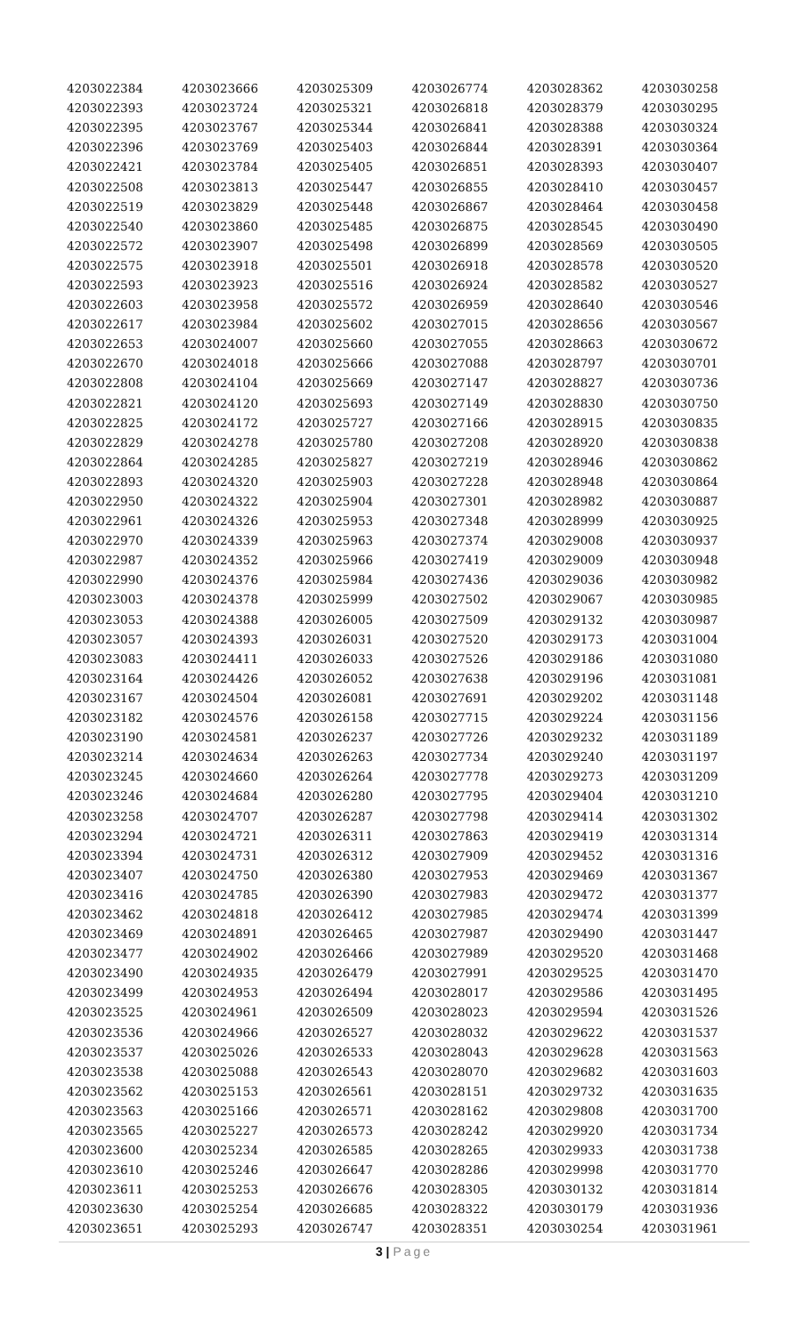| 4203022384 | 4203023666 | 4203025309 | 4203026774 | 4203028362 | 4203030258 |
| 4203022393 | 4203023724 | 4203025321 | 4203026818 | 4203028379 | 4203030295 |
| 4203022395 | 4203023767 | 4203025344 | 4203026841 | 4203028388 | 4203030324 |
| 4203022396 | 4203023769 | 4203025403 | 4203026844 | 4203028391 | 4203030364 |
| 4203022421 | 4203023784 | 4203025405 | 4203026851 | 4203028393 | 4203030407 |
| 4203022508 | 4203023813 | 4203025447 | 4203026855 | 4203028410 | 4203030457 |
| 4203022519 | 4203023829 | 4203025448 | 4203026867 | 4203028464 | 4203030458 |
| 4203022540 | 4203023860 | 4203025485 | 4203026875 | 4203028545 | 4203030490 |
| 4203022572 | 4203023907 | 4203025498 | 4203026899 | 4203028569 | 4203030505 |
| 4203022575 | 4203023918 | 4203025501 | 4203026918 | 4203028578 | 4203030520 |
| 4203022593 | 4203023923 | 4203025516 | 4203026924 | 4203028582 | 4203030527 |
| 4203022603 | 4203023958 | 4203025572 | 4203026959 | 4203028640 | 4203030546 |
| 4203022617 | 4203023984 | 4203025602 | 4203027015 | 4203028656 | 4203030567 |
| 4203022653 | 4203024007 | 4203025660 | 4203027055 | 4203028663 | 4203030672 |
| 4203022670 | 4203024018 | 4203025666 | 4203027088 | 4203028797 | 4203030701 |
| 4203022808 | 4203024104 | 4203025669 | 4203027147 | 4203028827 | 4203030736 |
| 4203022821 | 4203024120 | 4203025693 | 4203027149 | 4203028830 | 4203030750 |
| 4203022825 | 4203024172 | 4203025727 | 4203027166 | 4203028915 | 4203030835 |
| 4203022829 | 4203024278 | 4203025780 | 4203027208 | 4203028920 | 4203030838 |
| 4203022864 | 4203024285 | 4203025827 | 4203027219 | 4203028946 | 4203030862 |
| 4203022893 | 4203024320 | 4203025903 | 4203027228 | 4203028948 | 4203030864 |
| 4203022950 | 4203024322 | 4203025904 | 4203027301 | 4203028982 | 4203030887 |
| 4203022961 | 4203024326 | 4203025953 | 4203027348 | 4203028999 | 4203030925 |
| 4203022970 | 4203024339 | 4203025963 | 4203027374 | 4203029008 | 4203030937 |
| 4203022987 | 4203024352 | 4203025966 | 4203027419 | 4203029009 | 4203030948 |
| 4203022990 | 4203024376 | 4203025984 | 4203027436 | 4203029036 | 4203030982 |
| 4203023003 | 4203024378 | 4203025999 | 4203027502 | 4203029067 | 4203030985 |
| 4203023053 | 4203024388 | 4203026005 | 4203027509 | 4203029132 | 4203030987 |
| 4203023057 | 4203024393 | 4203026031 | 4203027520 | 4203029173 | 4203031004 |
| 4203023083 | 4203024411 | 4203026033 | 4203027526 | 4203029186 | 4203031080 |
| 4203023164 | 4203024426 | 4203026052 | 4203027638 | 4203029196 | 4203031081 |
| 4203023167 | 4203024504 | 4203026081 | 4203027691 | 4203029202 | 4203031148 |
| 4203023182 | 4203024576 | 4203026158 | 4203027715 | 4203029224 | 4203031156 |
| 4203023190 | 4203024581 | 4203026237 | 4203027726 | 4203029232 | 4203031189 |
| 4203023214 | 4203024634 | 4203026263 | 4203027734 | 4203029240 | 4203031197 |
| 4203023245 | 4203024660 | 4203026264 | 4203027778 | 4203029273 | 4203031209 |
| 4203023246 | 4203024684 | 4203026280 | 4203027795 | 4203029404 | 4203031210 |
| 4203023258 | 4203024707 | 4203026287 | 4203027798 | 4203029414 | 4203031302 |
| 4203023294 | 4203024721 | 4203026311 | 4203027863 | 4203029419 | 4203031314 |
| 4203023394 | 4203024731 | 4203026312 | 4203027909 | 4203029452 | 4203031316 |
| 4203023407 | 4203024750 | 4203026380 | 4203027953 | 4203029469 | 4203031367 |
| 4203023416 | 4203024785 | 4203026390 | 4203027983 | 4203029472 | 4203031377 |
| 4203023462 | 4203024818 | 4203026412 | 4203027985 | 4203029474 | 4203031399 |
| 4203023469 | 4203024891 | 4203026465 | 4203027987 | 4203029490 | 4203031447 |
| 4203023477 | 4203024902 | 4203026466 | 4203027989 | 4203029520 | 4203031468 |
| 4203023490 | 4203024935 | 4203026479 | 4203027991 | 4203029525 | 4203031470 |
| 4203023499 | 4203024953 | 4203026494 | 4203028017 | 4203029586 | 4203031495 |
| 4203023525 | 4203024961 | 4203026509 | 4203028023 | 4203029594 | 4203031526 |
| 4203023536 | 4203024966 | 4203026527 | 4203028032 | 4203029622 | 4203031537 |
| 4203023537 | 4203025026 | 4203026533 | 4203028043 | 4203029628 | 4203031563 |
| 4203023538 | 4203025088 | 4203026543 | 4203028070 | 4203029682 | 4203031603 |
| 4203023562 | 4203025153 | 4203026561 | 4203028151 | 4203029732 | 4203031635 |
| 4203023563 | 4203025166 | 4203026571 | 4203028162 | 4203029808 | 4203031700 |
| 4203023565 | 4203025227 | 4203026573 | 4203028242 | 4203029920 | 4203031734 |
| 4203023600 | 4203025234 | 4203026585 | 4203028265 | 4203029933 | 4203031738 |
| 4203023610 | 4203025246 | 4203026647 | 4203028286 | 4203029998 | 4203031770 |
| 4203023611 | 4203025253 | 4203026676 | 4203028305 | 4203030132 | 4203031814 |
| 4203023630 | 4203025254 | 4203026685 | 4203028322 | 4203030179 | 4203031936 |
| 4203023651 | 4203025293 | 4203026747 | 4203028351 | 4203030254 | 4203031961 |
3 | Page